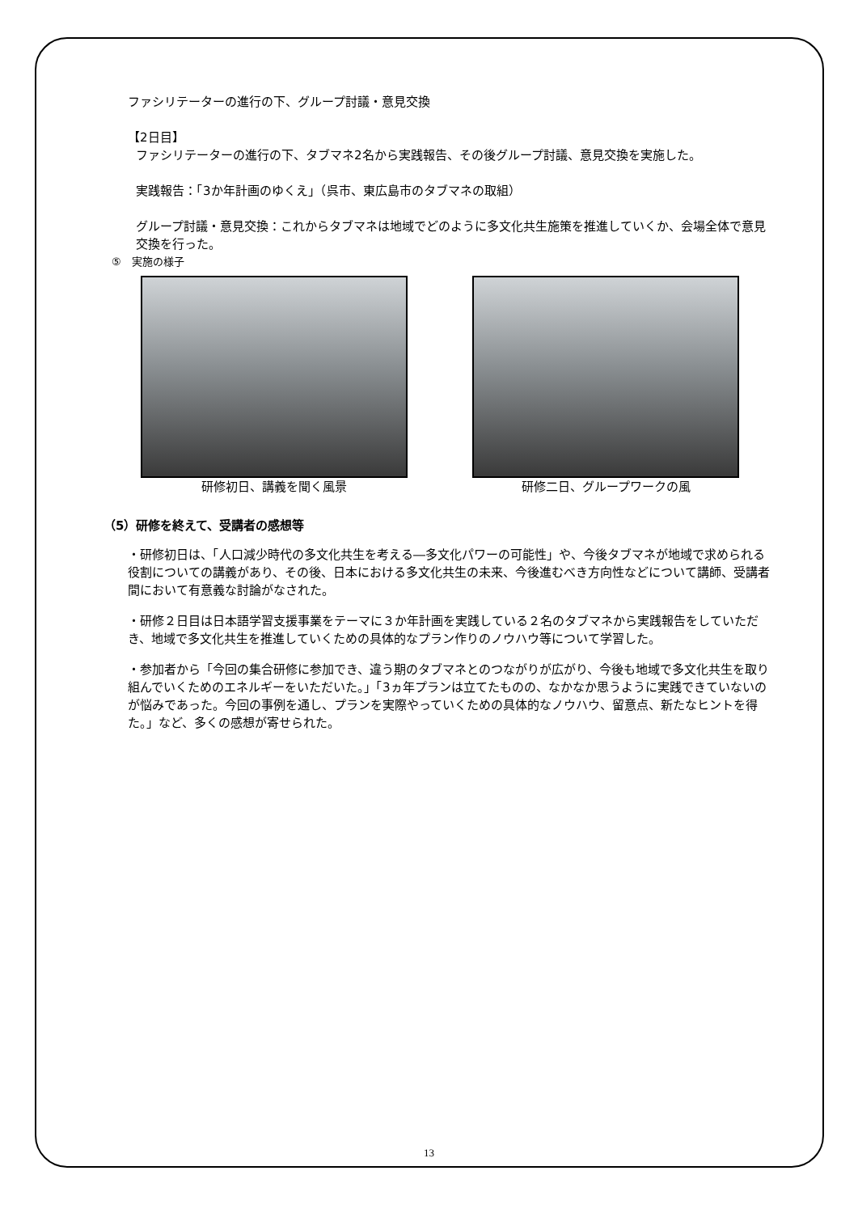ファシリテーターの進行の下、グループ討議・意見交換
【2日目】
ファシリテーターの進行の下、タブマネ2名から実践報告、その後グループ討議、意見交換を実施した。
実践報告：「3か年計画のゆくえ」（呉市、東広島市のタブマネの取組）
グループ討議・意見交換：これからタブマネは地域でどのように多文化共生施策を推進していくか、会場全体で意見交換を行った。
⑤　実施の様子
研修初日、講義を聞く風景 研修二日、グループワークの風
（5）研修を終えて、受講者の感想等
・研修初日は、「人口減少時代の多文化共生を考える―多文化パワーの可能性」や、今後タブマネが地域で求められる役割についての講義があり、その後、日本における多文化共生の未来、今後進むべき方向性などについて講師、受講者間において有意義な討論がなされた。
・研修２日目は日本語学習支援事業をテーマに３か年計画を実践している２名のタブマネから実践報告をしていただき、地域で多文化共生を推進していくための具体的なプラン作りのノウハウ等について学習した。
・参加者から「今回の集合研修に参加でき、違う期のタブマネとのつながりが広がり、今後も地域で多文化共生を取り組んでいくためのエネルギーをいただいた。」「3ヵ年プランは立てたものの、なかなか思うように実践できていないのが悩みであった。今回の事例を通し、プランを実際やっていくための具体的なノウハウ、留意点、新たなヒントを得た。」など、多くの感想が寄せられた。
13